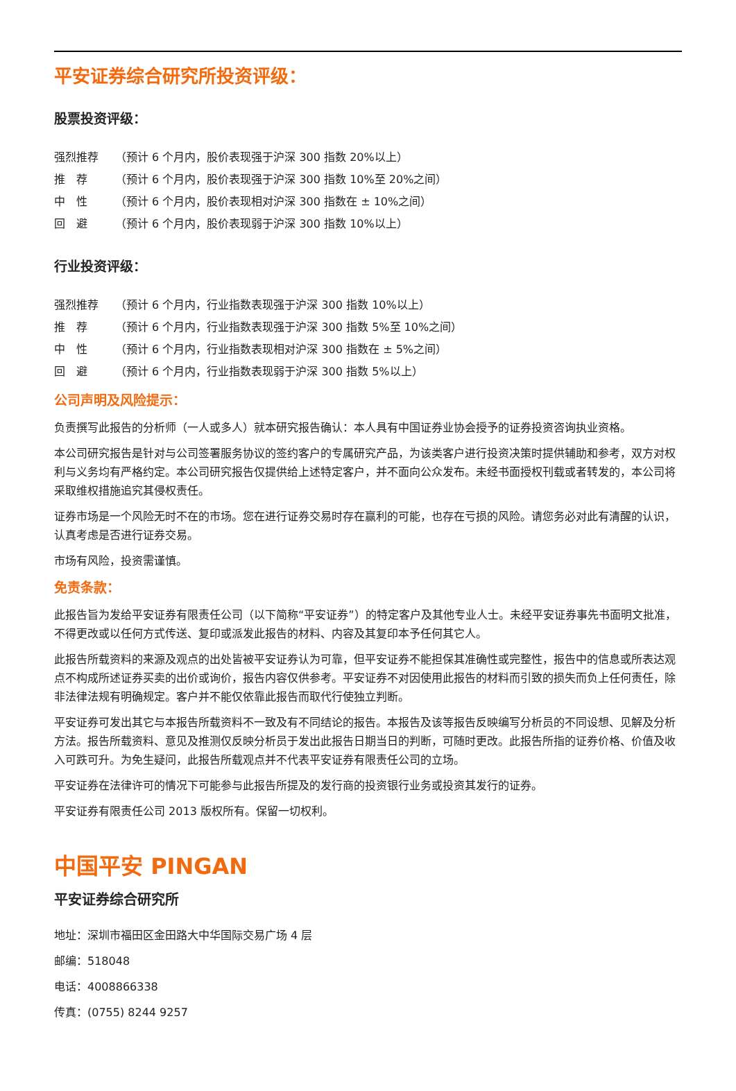平安证券综合研究所投资评级：
股票投资评级：
强烈推荐 （预计 6 个月内，股价表现强于沪深 300 指数 20%以上）
推　荐 （预计 6 个月内，股价表现强于沪深 300 指数 10%至 20%之间）
中　性 （预计 6 个月内，股价表现相对沪深 300 指数在 ± 10%之间）
回　避 （预计 6 个月内，股价表现弱于沪深 300 指数 10%以上）
行业投资评级：
强烈推荐 （预计 6 个月内，行业指数表现强于沪深 300 指数 10%以上）
推　荐 （预计 6 个月内，行业指数表现强于沪深 300 指数 5%至 10%之间）
中　性 （预计 6 个月内，行业指数表现相对沪深 300 指数在 ± 5%之间）
回　避 （预计 6 个月内，行业指数表现弱于沪深 300 指数 5%以上）
公司声明及风险提示：
负责撰写此报告的分析师（一人或多人）就本研究报告确认：本人具有中国证券业协会授予的证券投资咨询执业资格。
本公司研究报告是针对与公司签署服务协议的签约客户的专属研究产品，为该类客户进行投资决策时提供辅助和参考，双方对权利与义务均有严格约定。本公司研究报告仅提供给上述特定客户，并不面向公众发布。未经书面授权刊载或者转发的，本公司将采取维权措施追究其侵权责任。
证券市场是一个风险无时不在的市场。您在进行证券交易时存在赢利的可能，也存在亏损的风险。请您务必对此有清醒的认识，认真考虑是否进行证券交易。
市场有风险，投资需谨慎。
免责条款：
此报告旨为发给平安证券有限责任公司（以下简称“平安证券”）的特定客户及其他专业人士。未经平安证券事先书面明文批准，不得更改或以任何方式传送、复印或派发此报告的材料、内容及其复印本予任何其它人。
此报告所载资料的来源及观点的出处皆被平安证券认为可靠，但平安证券不能担保其准确性或完整性，报告中的信息或所表达观点不构成所述证券买卖的出价或询价，报告内容仅供参考。平安证券不对因使用此报告的材料而引致的损失而负上任何责任，除非法律法规有明确规定。客户并不能仅依靠此报告而取代行使独立判断。
平安证券可发出其它与本报告所载资料不一致及有不同结论的报告。本报告及该等报告反映编写分析员的不同设想、见解及分析方法。报告所载资料、意见及推测仅反映分析员于发出此报告日期当日的判断，可随时更改。此报告所指的证券价格、价值及收入可跌可升。为免生疑问，此报告所载观点并不代表平安证券有限责任公司的立场。
平安证券在法律许可的情况下可能参与此报告所提及的发行商的投资银行业务或投资其发行的证券。
平安证券有限责任公司 2013 版权所有。保留一切权利。
中国平安 PINGAN
平安证券综合研究所
地址：深圳市福田区金田路大中华国际交易广场 4 层
邮编：518048
电话：4008866338
传真：(0755) 8244 9257